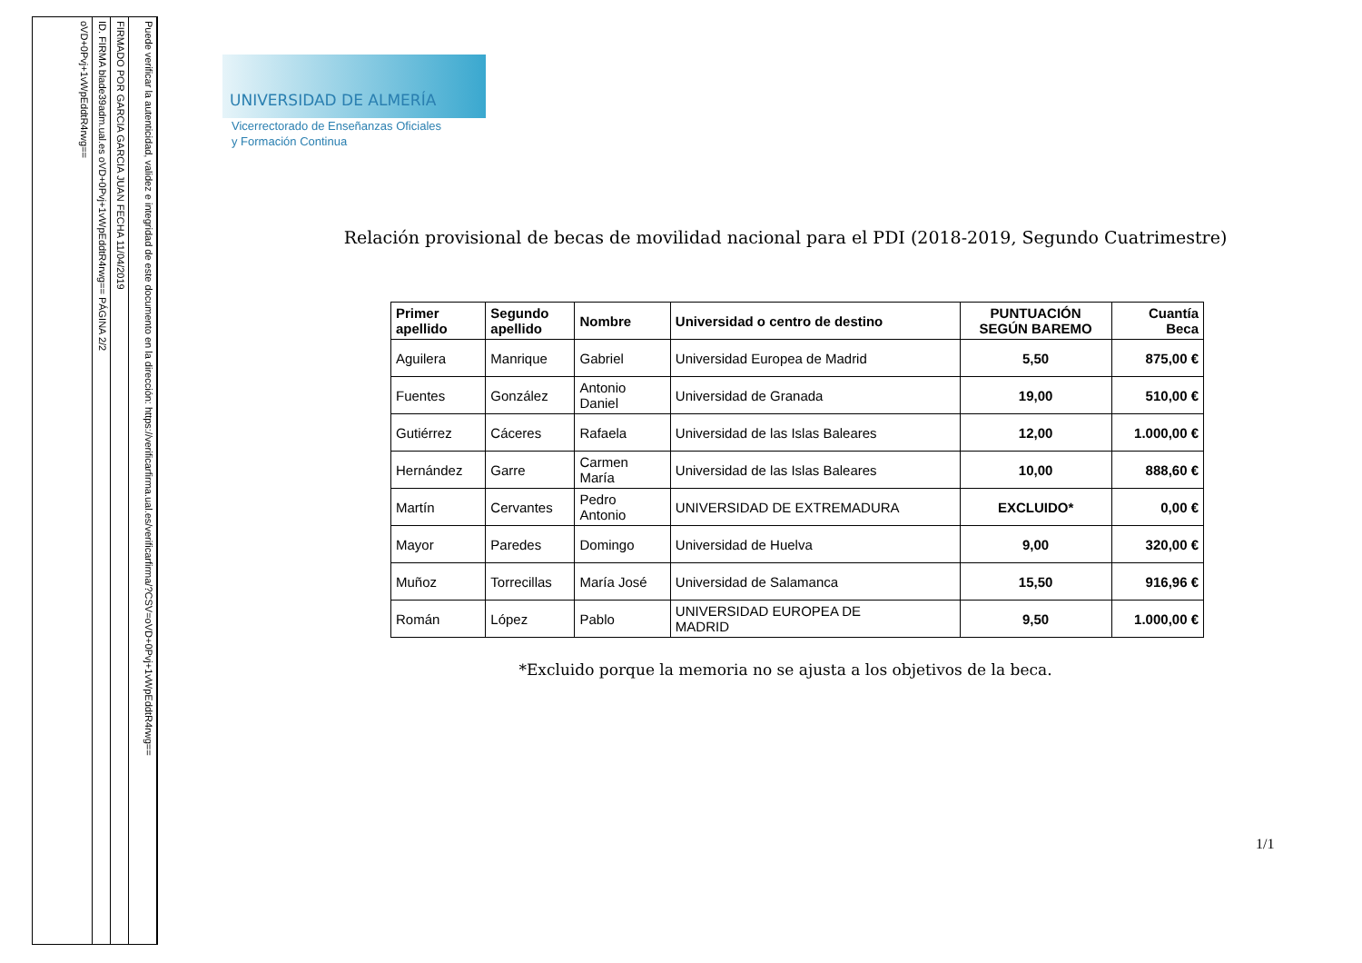oVD+0Pvj+1vWpEddtR4rwg==
ID. FIRMA blade39adm.ual.es oVD+0Pvj+1vWpEddtR4rwg== PÁGINA 2/2
FIRMADO POR GARCIA GARCIA JUAN FECHA 11/04/2019
Puede verificar la autenticidad, validez e integridad de este documento en la dirección: https://verificarfirma.ual.es/verificarfirma/?CSV=oVD+0Pvj+1vWpEddtR4rwg==
UNIVERSIDAD DE ALMERÍA
Vicerrectorado de Enseñanzas Oficiales
y Formación Continua
Relación provisional de becas de movilidad nacional para el PDI (2018-2019, Segundo Cuatrimestre)
| Primer apellido | Segundo apellido | Nombre | Universidad o centro de destino | PUNTUACIÓN SEGÚN BAREMO | Cuantía Beca |
| --- | --- | --- | --- | --- | --- |
| Aguilera | Manrique | Gabriel | Universidad Europea de Madrid | 5,50 | 875,00 € |
| Fuentes | González | Antonio Daniel | Universidad de Granada | 19,00 | 510,00 € |
| Gutiérrez | Cáceres | Rafaela | Universidad de las Islas Baleares | 12,00 | 1.000,00 € |
| Hernández | Garre | Carmen María | Universidad de las Islas Baleares | 10,00 | 888,60 € |
| Martín | Cervantes | Pedro Antonio | UNIVERSIDAD DE EXTREMADURA | EXCLUIDO* | 0,00 € |
| Mayor | Paredes | Domingo | Universidad de Huelva | 9,00 | 320,00 € |
| Muñoz | Torrecillas | María José | Universidad de Salamanca | 15,50 | 916,96 € |
| Román | López | Pablo | UNIVERSIDAD EUROPEA DE MADRID | 9,50 | 1.000,00 € |
*Excluido porque la memoria no se ajusta a los objetivos de la beca.
1/1